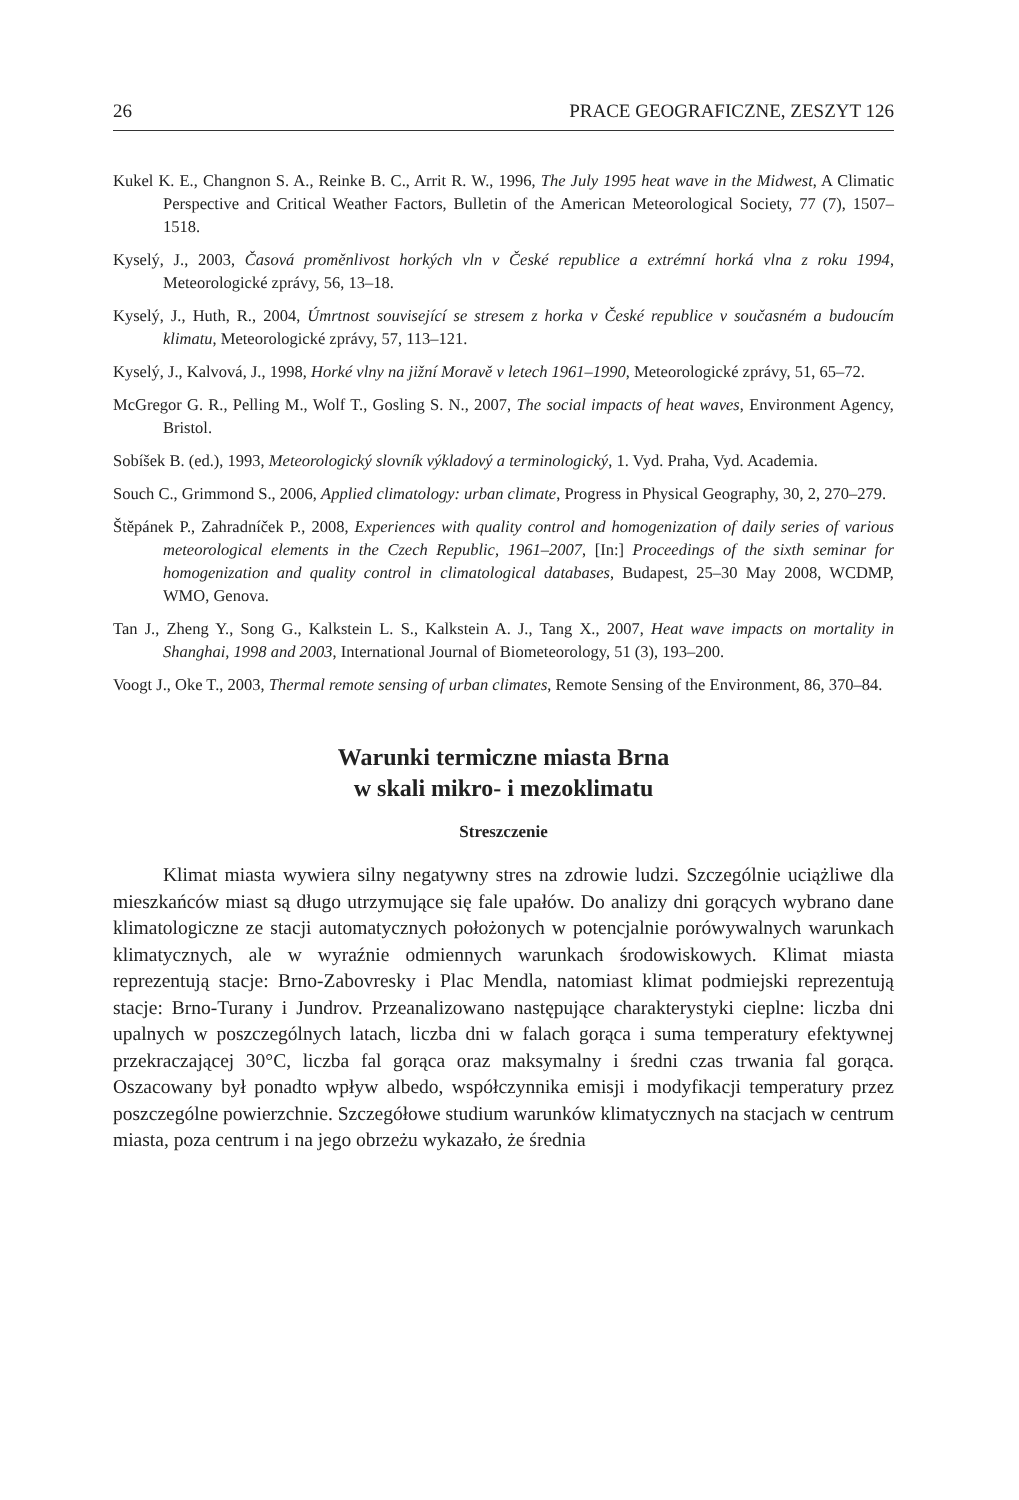26 PRACE GEOGRAFICZNE, ZESZYT 126
Kukel K. E., Changnon S. A., Reinke B. C., Arrit R. W., 1996, The July 1995 heat wave in the Midwest, A Climatic Perspective and Critical Weather Factors, Bulletin of the American Meteorological Society, 77 (7), 1507–1518.
Kyselý, J., 2003, Časová proměnlivost horkých vln v České republice a extrémní horká vlna z roku 1994, Meteorologické zprávy, 56, 13–18.
Kyselý, J., Huth, R., 2004, Úmrtnost související se stresem z horka v České republice v současném a budoucím klimatu, Meteorologické zprávy, 57, 113–121.
Kyselý, J., Kalvová, J., 1998, Horké vlny na jižní Moravě v letech 1961–1990, Meteorologické zprávy, 51, 65–72.
McGregor G. R., Pelling M., Wolf T., Gosling S. N., 2007, The social impacts of heat waves, Environment Agency, Bristol.
Sobíšek B. (ed.), 1993, Meteorologický slovník výkladový a terminologický, 1. Vyd. Praha, Vyd. Academia.
Souch C., Grimmond S., 2006, Applied climatology: urban climate, Progress in Physical Geography, 30, 2, 270–279.
Štěpánek P., Zahradníček P., 2008, Experiences with quality control and homogenization of daily series of various meteorological elements in the Czech Republic, 1961–2007, [In:] Proceedings of the sixth seminar for homogenization and quality control in climatological databases, Budapest, 25–30 May 2008, WCDMP, WMO, Genova.
Tan J., Zheng Y., Song G., Kalkstein L. S., Kalkstein A. J., Tang X., 2007, Heat wave impacts on mortality in Shanghai, 1998 and 2003, International Journal of Biometeorology, 51 (3), 193–200.
Voogt J., Oke T., 2003, Thermal remote sensing of urban climates, Remote Sensing of the Environment, 86, 370–84.
Warunki termiczne miasta Brna
w skali mikro- i mezoklimatu
Streszczenie
Klimat miasta wywiera silny negatywny stres na zdrowie ludzi. Szczególnie uciążliwe dla mieszkańców miast są długo utrzymujące się fale upałów. Do analizy dni gorących wybrano dane klimatologiczne ze stacji automatycznych położonych w potencjalnie porówywalnych warunkach klimatycznych, ale w wyraźnie odmiennych warunkach środowiskowych. Klimat miasta reprezentują stacje: Brno-Zabovresky i Plac Mendla, natomiast klimat podmiejski reprezentują stacje: Brno-Turany i Jundrov. Przeanalizowano następujące charakterystyki cieplne: liczba dni upalnych w poszczególnych latach, liczba dni w falach gorąca i suma temperatury efektywnej przekraczającej 30°C, liczba fal gorąca oraz maksymalny i średni czas trwania fal gorąca. Oszacowany był ponadto wpływ albedo, współczynnika emisji i modyfikacji temperatury przez poszczególne powierzchnie. Szczegółowe studium warunków klimatycznych na stacjach w centrum miasta, poza centrum i na jego obrzeżu wykazało, że średnia